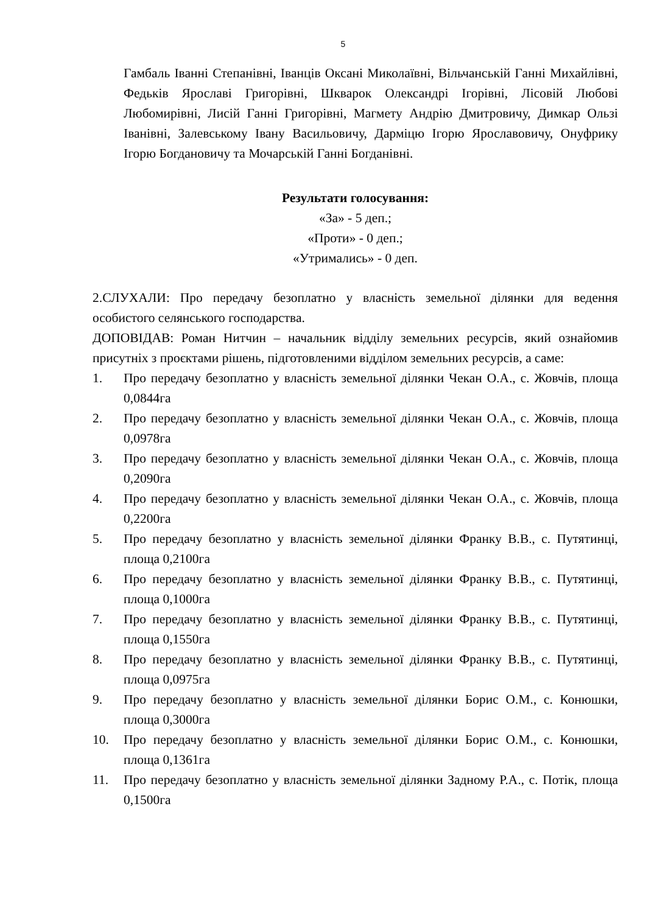5
Гамбаль Іванні Степанівні, Іванців Оксані Миколаївні, Вільчанській Ганні Михайлівні, Федьків Ярославі Григорівні, Шкварок Олександрі Ігорівні, Лісовій Любові Любомирівні, Лисій Ганні Григорівні, Магмету Андрію Дмитровичу, Димкар Ользі Іванівні, Залевському Івану Васильовичу, Дарміцю Ігорю Ярославовичу, Онуфрику Ігорю Богдановичу та Мочарській Ганні Богданівні.
Результати голосування:
«За» - 5 деп.;
«Проти» - 0 деп.;
«Утримались» - 0 деп.
2.СЛУХАЛИ: Про передачу безоплатно у власність земельної ділянки для ведення особистого селянського господарства.
ДОПОВІДАВ: Роман Нитчин – начальник відділу земельних ресурсів, який ознайомив присутніх з проєктами рішень, підготовленими відділом земельних ресурсів, а саме:
1. Про передачу безоплатно у власність земельної ділянки Чекан О.А., с. Жовчів, площа 0,0844га
2. Про передачу безоплатно у власність земельної ділянки Чекан О.А., с. Жовчів, площа 0,0978га
3. Про передачу безоплатно у власність земельної ділянки Чекан О.А., с. Жовчів, площа 0,2090га
4. Про передачу безоплатно у власність земельної ділянки Чекан О.А., с. Жовчів, площа 0,2200га
5. Про передачу безоплатно у власність земельної ділянки Франку В.В., с. Путятинці, площа 0,2100га
6. Про передачу безоплатно у власність земельної ділянки Франку В.В., с. Путятинці, площа 0,1000га
7. Про передачу безоплатно у власність земельної ділянки Франку В.В., с. Путятинці, площа 0,1550га
8. Про передачу безоплатно у власність земельної ділянки Франку В.В., с. Путятинці, площа 0,0975га
9. Про передачу безоплатно у власність земельної ділянки Борис О.М., с. Конюшки, площа 0,3000га
10. Про передачу безоплатно у власність земельної ділянки Борис О.М., с. Конюшки, площа 0,1361га
11. Про передачу безоплатно у власність земельної ділянки Задному Р.А., с. Потік, площа 0,1500га